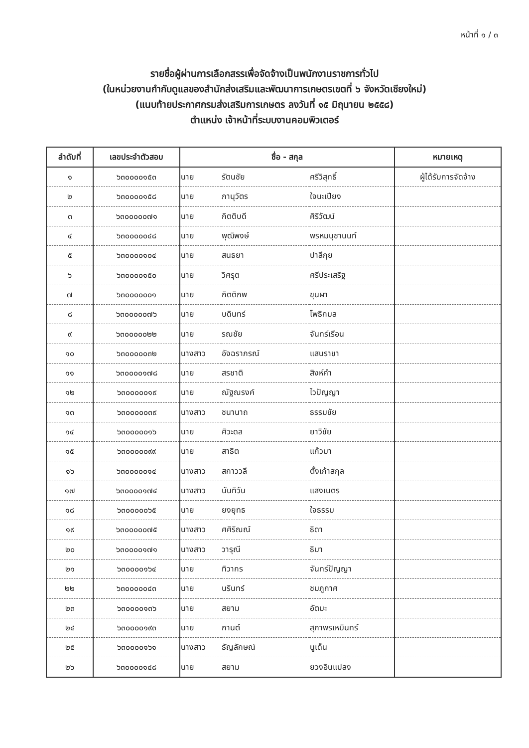หน้าที่ ๑ / ๓
รายชื่อผู้ผ่านการเลือกสรรเพื่อจัดจ้างเป็นพนักงานราชการทั่วไป
(ในหน่วยงานกำกับดูแลของสำนักส่งเสริมและพัฒนาการเกษตรเขตที่ ๖ จังหวัดเชียงใหม่)
(แนบท้ายประกาศกรมส่งเสริมการเกษตร ลงวันที่ ๑๕ มิถุนายน ๒๕๕๘)
ตำแหน่ง เจ้าหน้าที่ระบบงานคอมพิวเตอร์
| ลำดับที่ | เลขประจำตัวสอบ | ชื่อ - สกุล | | | หมายเหตุ |
| --- | --- | --- | --- | --- | --- |
| ๑ | ๖๓๐๐๐๐๑๕๓ | นาย | รัตนชัย | ศรีวิสุทธิ์ | ผู้ได้รับการจัดจ้าง |
| ๒ | ๖๓๐๐๐๐๑๕๘ | นาย | ภานุวัตร | ใจนะเปียง | |
| ๓ | ๖๓๐๐๐๐๐๗๑ | นาย | กิตติบดี | ศิริวัฒน์ | |
| ๔ | ๖๓๐๐๐๐๐๔๘ | นาย | พุฒิพงษ์ | พรหมนุชานนท์ | |
| ๕ | ๖๓๐๐๐๐๑๐๔ | นาย | สนธยา | ปาลีกุย | |
| ๖ | ๖๓๐๐๐๐๑๕๐ | นาย | วิศรุต | ศรีประเสริฐ | |
| ๗ | ๖๓๐๐๐๐๐๐๑ | นาย | กิตติภพ | ขุนผา | |
| ๘ | ๖๓๐๐๐๐๐๗๖ | นาย | บดินทร์ | โพธิกมล | |
| ๙ | ๖๓๐๐๐๐๐๒๒ | นาย | รณชัย | จันทร์เรือน | |
| ๑๐ | ๖๓๐๐๐๐๐๓๒ | นางสาว | อัจฉราภรณ์ | แสนราชา | |
| ๑๑ | ๖๓๐๐๐๐๑๗๘ | นาย | สรชาติ | สิงห์คำ | |
| ๑๒ | ๖๓๐๐๐๐๐๑๙ | นาย | ณัฐณรงค์ | ไวปัญญา | |
| ๑๓ | ๖๓๐๐๐๐๐๓๙ | นางสาว | ชนานาถ | ธรรมชัย | |
| ๑๔ | ๖๓๐๐๐๐๐๑๖ | นาย | ศิวะดล | ยาวิชัย | |
| ๑๕ | ๖๓๐๐๐๐๐๙๙ | นาย | สาธิต | แก้วมา | |
| ๑๖ | ๖๓๐๐๐๐๐๑๔ | นางสาว | สกาววลี | ตั้งเก้าสกุล | |
| ๑๗ | ๖๓๐๐๐๐๑๗๔ | นางสาว | นันทิวัน | แสงเนตร | |
| ๑๘ | ๖๓๐๐๐๐๐๖๕ | นาย | ยงยุทธ | ใจธรรม | |
| ๑๙ | ๖๓๐๐๐๐๐๗๕ | นางสาว | ศศิริณณ์ | ธิดา | |
| ๒๐ | ๖๓๐๐๐๐๑๗๑ | นางสาว | วารุณี | ธิมา | |
| ๒๑ | ๖๓๐๐๐๐๑๖๔ | นาย | ทิวากร | จันทร์ปัญญา | |
| ๒๒ | ๖๓๐๐๐๐๐๔๓ | นาย | นรินทร์ | ชมภูกาศ | |
| ๒๓ | ๖๓๐๐๐๐๑๓๖ | นาย | สยาม | อัตมะ | |
| ๒๔ | ๖๓๐๐๐๐๑๙๓ | นาย | กานต์ | สุภาพรเหมินทร์ | |
| ๒๕ | ๖๓๐๐๐๐๑๖๑ | นางสาว | ธัญลักษณ์ | นูเด็น | |
| ๒๖ | ๖๓๐๐๐๐๑๔๘ | นาย | สยาม | ยวงอินแปลง | |